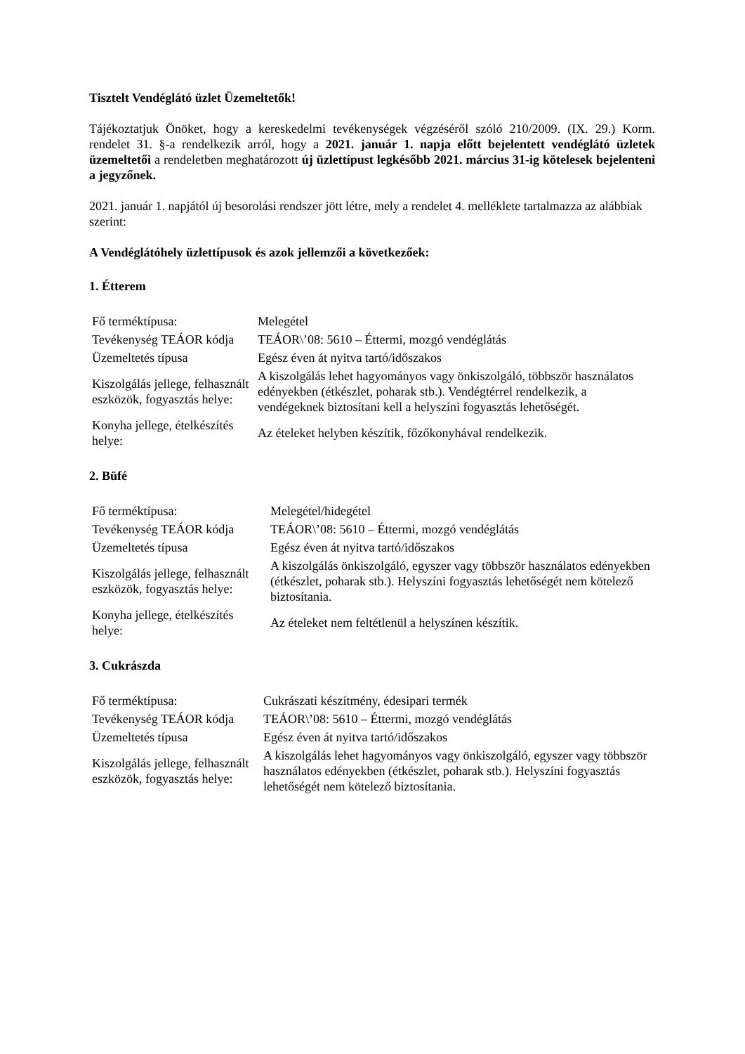Tisztelt Vendéglátó üzlet Üzemeltetők!
Tájékoztatjuk Önöket, hogy a kereskedelmi tevékenységek végzéséről szóló 210/2009. (IX. 29.) Korm. rendelet 31. §-a rendelkezik arról, hogy a 2021. január 1. napja előtt bejelentett vendéglátó üzletek üzemeltetői a rendeletben meghatározott új üzlettípust legkésőbb 2021. március 31-ig kötelesek bejelenteni a jegyzőnek.
2021. január 1. napjától új besorolási rendszer jött létre, mely a rendelet 4. melléklete tartalmazza az alábbiak szerint:
A Vendéglátóhely üzlettípusok és azok jellemzői a következőek:
1. Étterem
| Fő terméktípusa: | Melegétel |
| Tevékenység TEÁOR kódja | TEÁOR\’08: 5610 – Éttermi, mozgó vendéglátás |
| Üzemeltetés típusa | Egész éven át nyitva tartó/időszakos |
| Kiszolgálás jellege, felhasznált eszközök, fogyasztás helye: | A kiszolgálás lehet hagyományos vagy önkiszolgáló, többször használatos edényekben (étkészlet, poharak stb.). Vendégtérrel rendelkezik, a vendégeknek biztosítani kell a helyszíni fogyasztás lehetőségét. |
| Konyha jellege, ételkészítés helye: | Az ételeket helyben készítik, főzőkonyhával rendelkezik. |
2. Büfé
| Fő terméktípusa: | Melegétel/hidegétel |
| Tevékenység TEÁOR kódja | TEÁOR\’08: 5610 – Éttermi, mozgó vendéglátás |
| Üzemeltetés típusa | Egész éven át nyitva tartó/időszakos |
| Kiszolgálás jellege, felhasznált eszközök, fogyasztás helye: | A kiszolgálás önkiszolgáló, egyszer vagy többször használatos edényekben (étkészlet, poharak stb.). Helyszíni fogyasztás lehetőségét nem kötelező biztosítania. |
| Konyha jellege, ételkészítés helye: | Az ételeket nem feltétlenül a helyszínen készítik. |
3. Cukrászda
| Fő terméktípusa: | Cukrászati készítmény, édesipari termék |
| Tevékenység TEÁOR kódja | TEÁOR\’08: 5610 – Éttermi, mozgó vendéglátás |
| Üzemeltetés típusa | Egész éven át nyitva tartó/időszakos |
| Kiszolgálás jellege, felhasznált eszközök, fogyasztás helye: | A kiszolgálás lehet hagyományos vagy önkiszolgáló, egyszer vagy többször használatos edényekben (étkészlet, poharak stb.). Helyszíni fogyasztás lehetőségét nem kötelező biztosítania. |